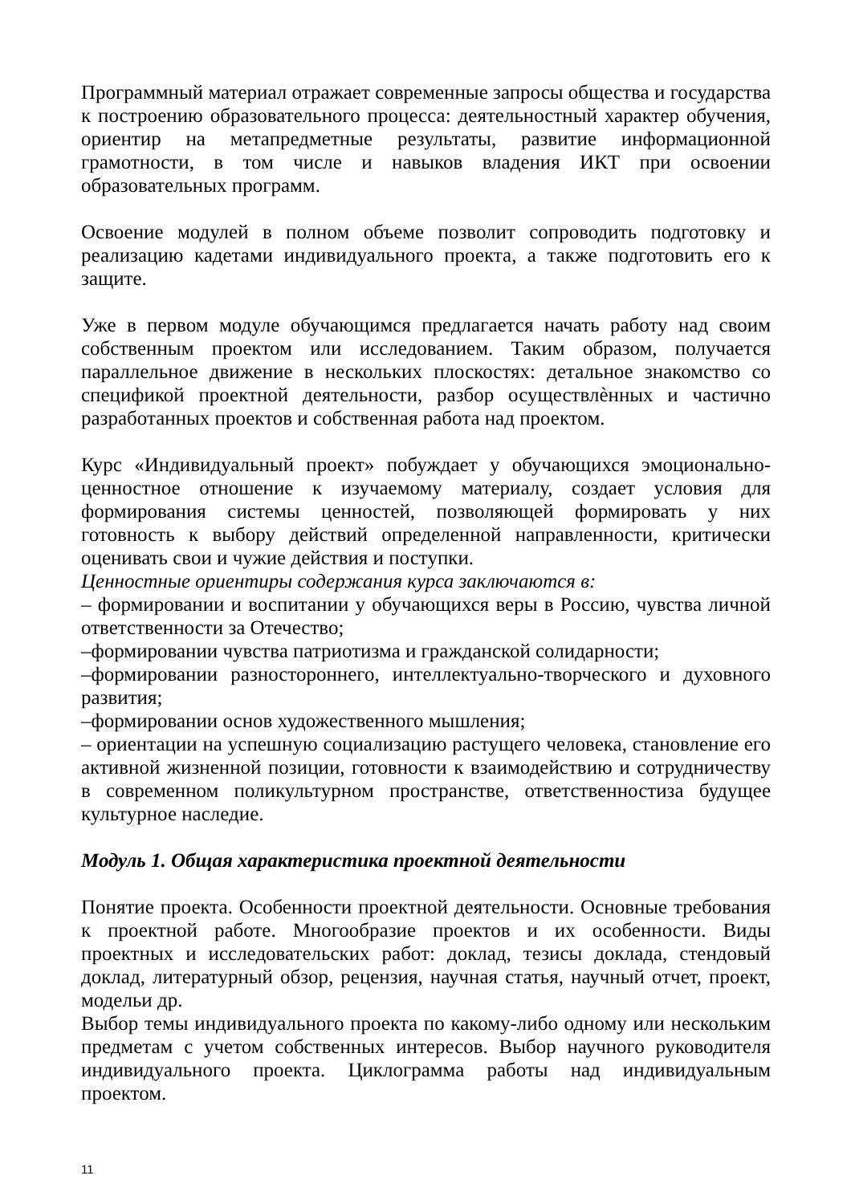Программный материал отражает современные запросы общества и государства к построению образовательного процесса: деятельностный характер обучения, ориентир на метапредметные результаты, развитие информационной грамотности, в том числе и навыков владения ИКТ при освоении образовательных программ.
Освоение модулей в полном объеме позволит сопроводить подготовку и реализацию кадетами индивидуального проекта, а также подготовить его к защите.
Уже в первом модуле обучающимся предлагается начать работу над своим собственным проектом или исследованием. Таким образом, получается параллельное движение в нескольких плоскостях: детальное знакомство со спецификой проектной деятельности, разбор осуществлѐнных и частично разработанных проектов и собственная работа над проектом.
Курс «Индивидуальный проект» побуждает у обучающихся эмоционально-ценностное отношение к изучаемому материалу, создает условия для формирования системы ценностей, позволяющей формировать у них готовность к выбору действий определенной направленности, критически оценивать свои и чужие действия и поступки.
Ценностные ориентиры содержания курса заключаются в:
– формировании и воспитании у обучающихся веры в Россию, чувства личной ответственности за Отечество;
–формировании чувства патриотизма и гражданской солидарности;
–формировании разностороннего, интеллектуально-творческого и духовного развития;
–формировании основ художественного мышления;
– ориентации на успешную социализацию растущего человека, становление его активной жизненной позиции, готовности к взаимодействию и сотрудничеству в современном поликультурном пространстве, ответственностиза будущее культурное наследие.
Модуль 1. Общая характеристика проектной деятельности
Понятие проекта. Особенности проектной деятельности. Основные требования к проектной работе. Многообразие проектов и их особенности. Виды проектных и исследовательских работ: доклад, тезисы доклада, стендовый доклад, литературный обзор, рецензия, научная статья, научный отчет, проект, модельи др.
Выбор темы индивидуального проекта по какому-либо одному или нескольким предметам с учетом собственных интересов. Выбор научного руководителя индивидуального проекта. Циклограмма работы над индивидуальным проектом.
11